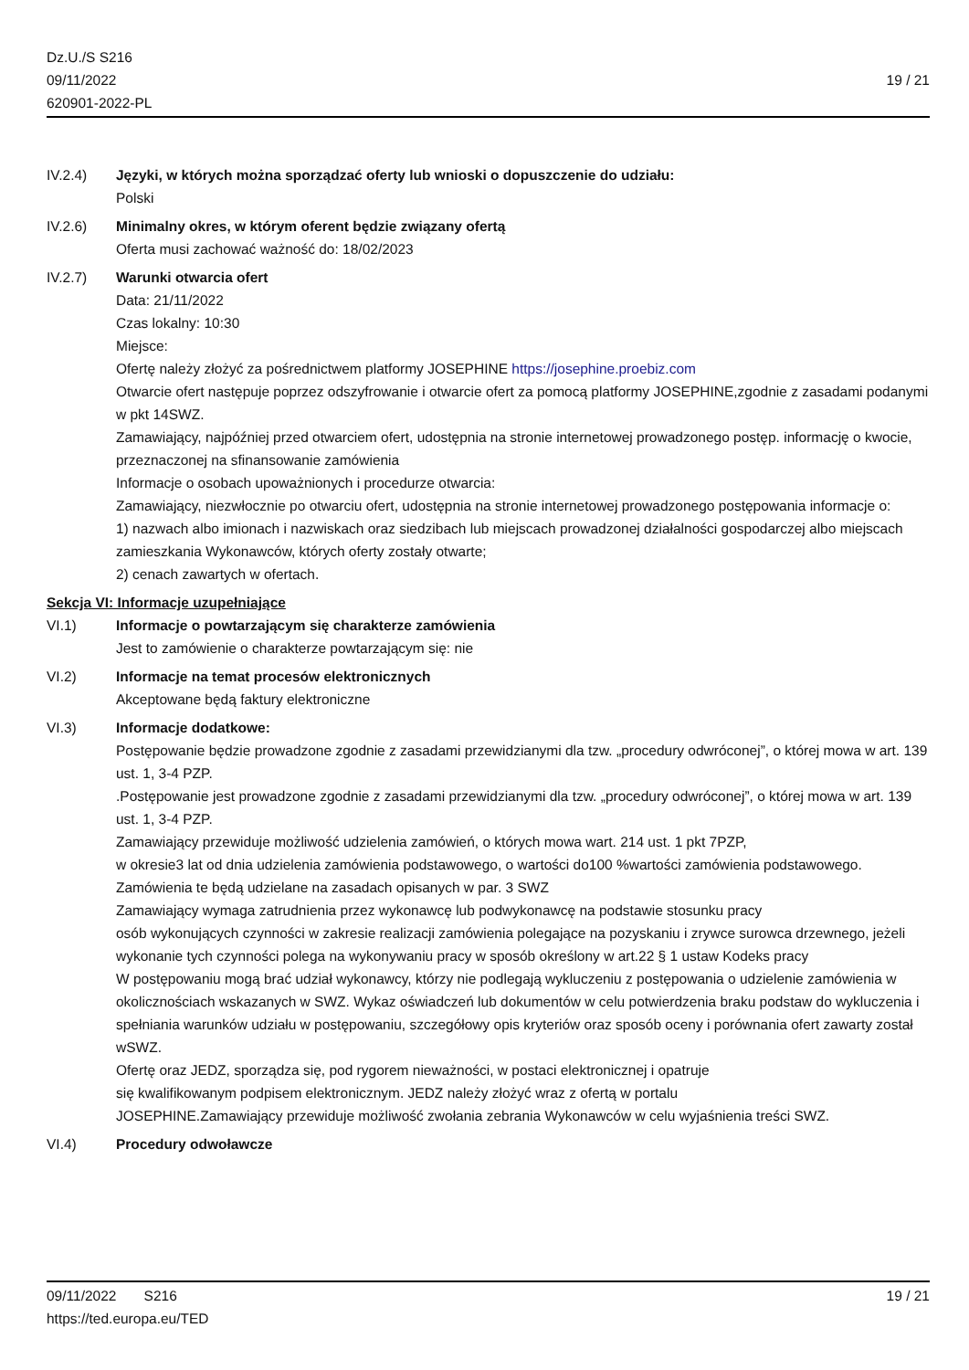Dz.U./S S216
09/11/2022
620901-2022-PL
19 / 21
IV.2.4) Języki, w których można sporządzać oferty lub wnioski o dopuszczenie do udziału:
Polski
IV.2.6) Minimalny okres, w którym oferent będzie związany ofertą
Oferta musi zachować ważność do: 18/02/2023
IV.2.7) Warunki otwarcia ofert
Data: 21/11/2022
Czas lokalny: 10:30
Miejsce:
Ofertę należy złożyć za pośrednictwem platformy JOSEPHINE https://josephine.proebiz.com
Otwarcie ofert następuje poprzez odszyfrowanie i otwarcie ofert za pomocą platformy JOSEPHINE,zgodnie z zasadami podanymi w pkt 14SWZ.
Zamawiający, najpóźniej przed otwarciem ofert, udostępnia na stronie internetowej prowadzonego postęp. informację o kwocie, przeznaczonej na sfinansowanie zamówienia
Informacje o osobach upoważnionych i procedurze otwarcia:
Zamawiający, niezwłocznie po otwarciu ofert, udostępnia na stronie internetowej prowadzonego postępowania informacje o:
1) nazwach albo imionach i nazwiskach oraz siedzibach lub miejscach prowadzonej działalności gospodarczej albo miejscach zamieszkania Wykonawców, których oferty zostały otwarte;
2) cenach zawartych w ofertach.
Sekcja VI: Informacje uzupełniające
VI.1) Informacje o powtarzającym się charakterze zamówienia
Jest to zamówienie o charakterze powtarzającym się: nie
VI.2) Informacje na temat procesów elektronicznych
Akceptowane będą faktury elektroniczne
VI.3) Informacje dodatkowe:
Postępowanie będzie prowadzone zgodnie z zasadami przewidzianymi dla tzw. „procedury odwróconej”, o której mowa w art. 139 ust. 1, 3-4 PZP.
.Postępowanie jest prowadzone zgodnie z zasadami przewidzianymi dla tzw. „procedury odwróconej”, o której mowa w art. 139 ust. 1, 3-4 PZP.
Zamawiający przewiduje możliwość udzielenia zamówień, o których mowa wart. 214 ust. 1 pkt 7PZP,
w okresie3 lat od dnia udzielenia zamówienia podstawowego, o wartości do100 %wartości zamówienia podstawowego. Zamówienia te będą udzielane na zasadach opisanych w par. 3 SWZ
Zamawiający wymaga zatrudnienia przez wykonawcę lub podwykonawcę na podstawie stosunku pracy
osób wykonujących czynności w zakresie realizacji zamówienia polegające na pozyskaniu i zrywce surowca drzewnego, jeżeli wykonanie tych czynności polega na wykonywaniu pracy w sposób określony w art.22 § 1 ustaw Kodeks pracy
W postępowaniu mogą brać udział wykonawcy, którzy nie podlegają wykluczeniu z postępowania o udzielenie zamówienia w okolicznościach wskazanych w SWZ. Wykaz oświadczeń lub dokumentów w celu potwierdzenia braku podstaw do wykluczenia i spełniania warunków udziału w postępowaniu, szczegółowy opis kryteriów oraz sposób oceny i porównania ofert zawarty został wSWZ.
Ofertę oraz JEDZ, sporządza się, pod rygorem nieważności, w postaci elektronicznej i opatruje
się kwalifikowanym podpisem elektronicznym. JEDZ należy złożyć wraz z ofertą w portalu
JOSEPHINE.Zamawiający przewiduje możliwość zwołania zebrania Wykonawców w celu wyjaśnienia treści SWZ.
VI.4) Procedury odwoławcze
09/11/2022 S216 19 / 21
https://ted.europa.eu/TED